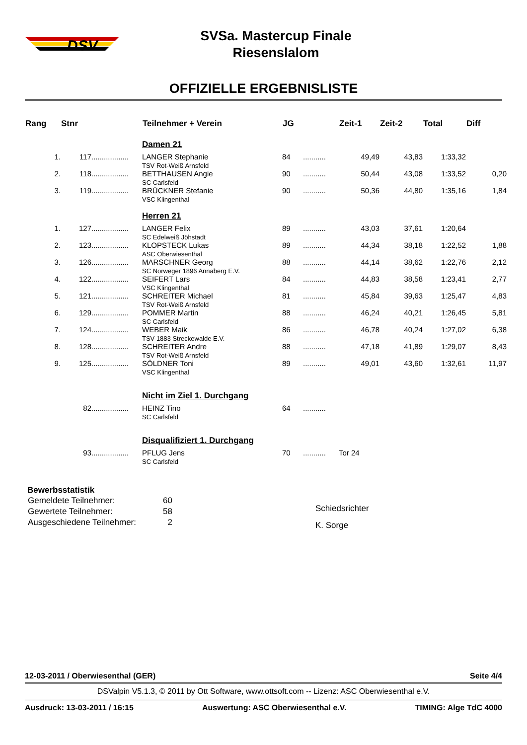DSV
SVSa. Mastercup Finale
Riesenslalom
OFFIZIELLE ERGEBNISLISTE
| Rang | Stnr | | Teilnehmer + Verein | JG | | Zeit-1 | Zeit-2 | Total | Diff |
| --- | --- | --- | --- | --- | --- | --- | --- | --- | --- |
| | | | Damen 21 | | | | | | |
| 1. | 117 | .................. | LANGER Stephanie TSV Rot-Weiß Arnsfeld | 84 | ........... | 49,49 | 43,83 | 1:33,32 | |
| 2. | 118 | .................. | BETTHAUSEN Angie SC Carlsfeld | 90 | ........... | 50,44 | 43,08 | 1:33,52 | 0,20 |
| 3. | 119 | .................. | BRÜCKNER Stefanie VSC Klingenthal | 90 | ........... | 50,36 | 44,80 | 1:35,16 | 1,84 |
| | | | Herren 21 | | | | | | |
| 1. | 127 | .................. | LANGER Felix SC Edelweiß Jöhstadt | 89 | ........... | 43,03 | 37,61 | 1:20,64 | |
| 2. | 123 | .................. | KLOPSTECK Lukas ASC Oberwiesenthal | 89 | ........... | 44,34 | 38,18 | 1:22,52 | 1,88 |
| 3. | 126 | .................. | MARSCHNER Georg SC Norweger 1896 Annaberg E.V. | 88 | ........... | 44,14 | 38,62 | 1:22,76 | 2,12 |
| 4. | 122 | .................. | SEIFERT Lars VSC Klingenthal | 84 | ........... | 44,83 | 38,58 | 1:23,41 | 2,77 |
| 5. | 121 | .................. | SCHREITER Michael TSV Rot-Weiß Arnsfeld | 81 | ........... | 45,84 | 39,63 | 1:25,47 | 4,83 |
| 6. | 129 | .................. | POMMER Martin SC Carlsfeld | 88 | ........... | 46,24 | 40,21 | 1:26,45 | 5,81 |
| 7. | 124 | .................. | WEBER Maik TSV 1883 Streckewalde E.V. | 86 | ........... | 46,78 | 40,24 | 1:27,02 | 6,38 |
| 8. | 128 | .................. | SCHREITER Andre TSV Rot-Weiß Arnsfeld | 88 | ........... | 47,18 | 41,89 | 1:29,07 | 8,43 |
| 9. | 125 | .................. | SÖLDNER Toni VSC Klingenthal | 89 | ........... | 49,01 | 43,60 | 1:32,61 | 11,97 |
| | | | Nicht im Ziel 1. Durchgang | | | | | | |
| | 82 | .................. | HEINZ Tino SC Carlsfeld | 64 | ........... | | | | |
| | | | Disqualifiziert 1. Durchgang | | | | | | |
| | 93 | .................. | PFLUG Jens SC Carlsfeld | 70 | ........... | Tor 24 | | | |
Bewerbsstatistik
| Gemeldete Teilnehmer: | 60 |
| Gewertete Teilnehmer: | 58 |
| Ausgeschiedene Teilnehmer: | 2 |
Schiedsrichter
K. Sorge
12-03-2011 / Oberwiesenthal (GER) Seite 4/4
DSValpin V5.1.3, © 2011 by Ott Software, www.ottsoft.com -- Lizenz: ASC Oberwiesenthal e.V.
Ausdruck: 13-03-2011 / 16:15 Auswertung: ASC Oberwiesenthal e.V. TIMING: Alge TdC 4000